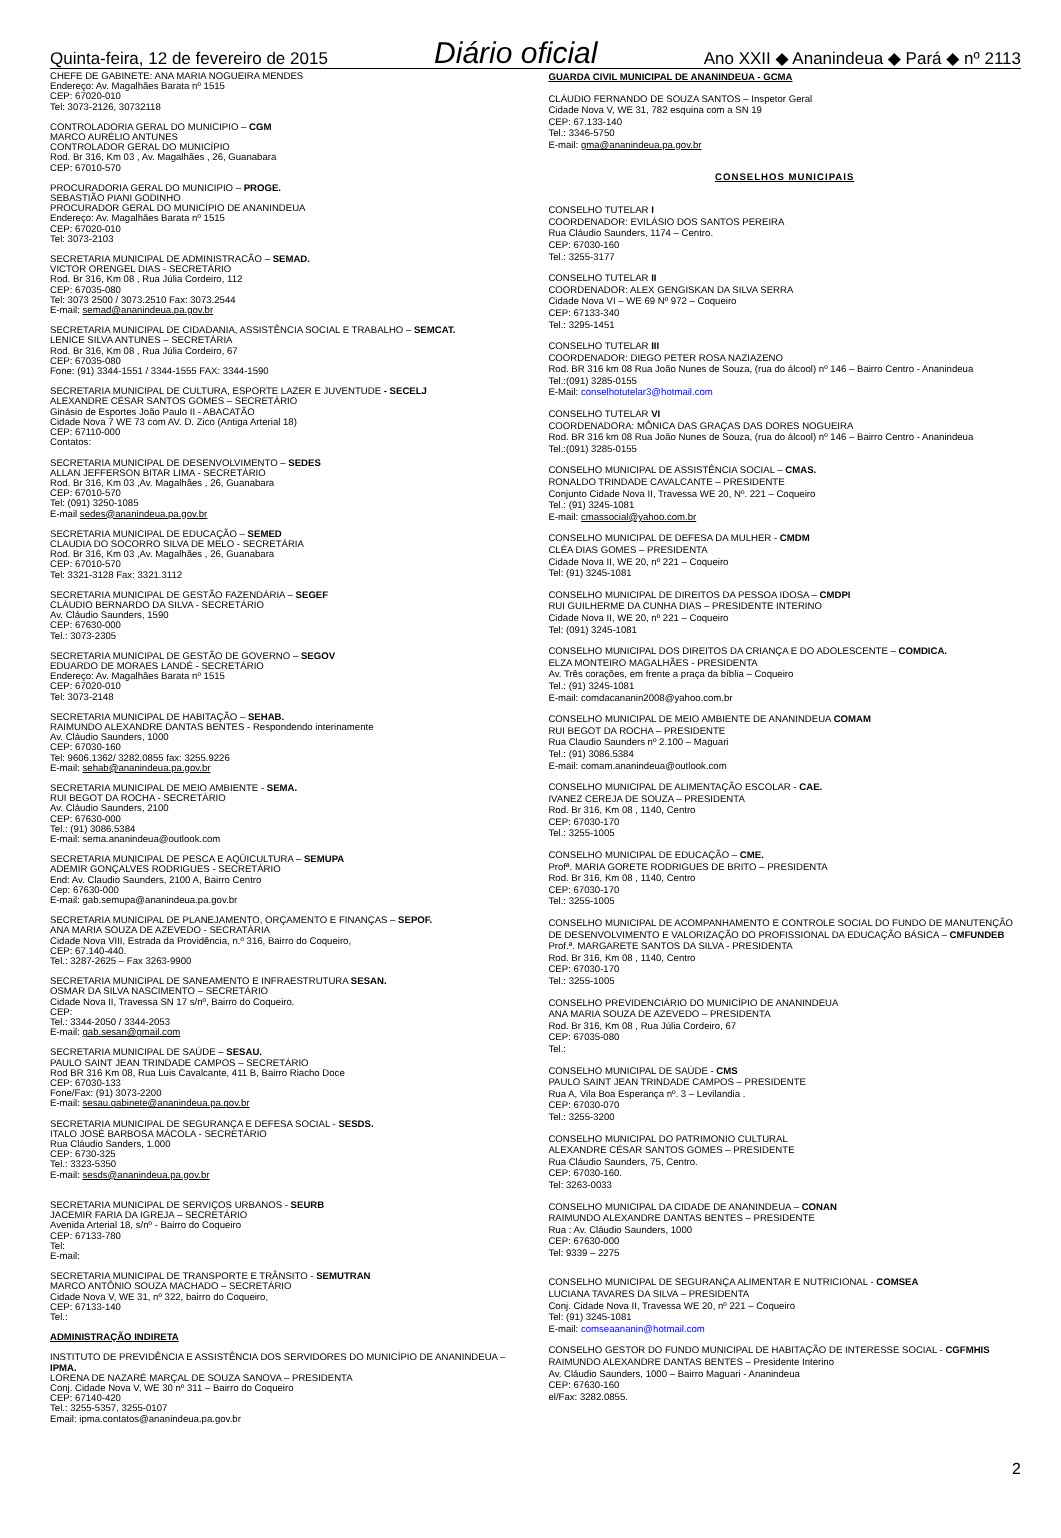Quinta-feira, 12 de fevereiro de 2015 Diário oficial Ano XXII ◆ Ananindeua ◆ Pará ◆ nº 2113
CHEFE DE GABINETE: ANA MARIA NOGUEIRA MENDES
Endereço: Av. Magalhães Barata nº 1515
CEP: 67020-010
Tel: 3073-2126, 30732118
CONTROLADORIA GERAL DO MUNICIPIO – CGM
MARCO AURÉLIO ANTUNES
CONTROLADOR GERAL DO MUNICÍPIO
Rod. Br 316, Km 03 , Av. Magalhães , 26, Guanabara
CEP: 67010-570
PROCURADORIA GERAL DO MUNICIPIO – PROGE.
SEBASTIÃO PIANI GODINHO
PROCURADOR GERAL DO MUNICÍPIO DE ANANINDEUA
Endereço: Av. Magalhães Barata nº 1515
CEP: 67020-010
Tel: 3073-2103
SECRETARIA MUNICIPAL DE ADMINISTRACÃO – SEMAD.
VICTOR ORENGEL DIAS - SECRETÁRIO
Rod. Br 316, Km 08 , Rua Júlia Cordeiro, 112
CEP: 67035-080
Tel: 3073 2500 / 3073.2510 Fax: 3073.2544
E-mail: semad@ananindeua.pa.gov.br
SECRETARIA MUNICIPAL DE CIDADANIA, ASSISTÊNCIA SOCIAL E TRABALHO – SEMCAT.
LENICE SILVA ANTUNES – SECRETÁRIA
Rod. Br 316, Km 08 , Rua Júlia Cordeiro, 67
CEP: 67035-080
Fone: (91) 3344-1551 / 3344-1555 FAX: 3344-1590
SECRETARIA MUNICIPAL DE CULTURA, ESPORTE LAZER E JUVENTUDE - SECELJ
ALEXANDRE CÉSAR SANTOS GOMES – SECRETÁRIO
Ginásio de Esportes João Paulo II - ABACATÃO
Cidade Nova 7 WE 73 com AV. D. Zico (Antiga Arterial 18)
CEP: 67110-000
Contatos:
SECRETARIA MUNICIPAL DE DESENVOLVIMENTO – SEDES
ALLAN JEFFERSON BITAR LIMA - SECRETÁRIO
Rod. Br 316, Km 03 ,Av. Magalhães , 26, Guanabara
CEP: 67010-570
Tel: (091) 3250-1085
E-mail sedes@ananindeua.pa.gov.br
SECRETARIA MUNICIPAL DE EDUCAÇÃO – SEMED
CLAUDIA DO SOCORRO SILVA DE MELO - SECRETÁRIA
Rod. Br 316, Km 03 ,Av. Magalhães , 26, Guanabara
CEP: 67010-570
Tel: 3321-3128 Fax: 3321.3112
SECRETARIA MUNICIPAL DE GESTÃO FAZENDÁRIA – SEGEF
CLÁUDIO BERNARDO DA SILVA - SECRETÁRIO
Av. Cláudio Saunders, 1590
CEP: 67630-000
Tel.: 3073-2305
SECRETARIA MUNICIPAL DE GESTÃO DE GOVERNO – SEGOV
EDUARDO DE MORAES LANDÉ - SECRETÁRIO
Endereço: Av. Magalhães Barata nº 1515
CEP: 67020-010
Tel: 3073-2148
SECRETARIA MUNICIPAL DE HABITAÇÃO – SEHAB.
RAIMUNDO ALEXANDRE DANTAS BENTES - Respondendo interinamente
Av. Cláudio Saunders, 1000
CEP: 67030-160
Tel: 9606.1362/ 3282.0855 fax: 3255.9226
E-mail: sehab@ananindeua.pa.gov.br
SECRETARIA MUNICIPAL DE MEIO AMBIENTE - SEMA.
RUI BEGOT DA ROCHA - SECRETÁRIO
Av. Cláudio Saunders, 2100
CEP: 67630-000
Tel.: (91) 3086.5384
E-mail: sema.ananindeua@outlook.com
SECRETARIA MUNICIPAL DE PESCA E AQÜICULTURA – SEMUPA
ADEMIR GONÇALVES RODRIGUES - SECRETÁRIO
End: Av. Claudio Saunders, 2100 A, Bairro Centro
Cep: 67630-000
E-mail: gab.semupa@ananindeua.pa.gov.br
SECRETARIA MUNICIPAL DE PLANEJAMENTO, ORÇAMENTO E FINANÇAS – SEPOF.
ANA MARIA SOUZA DE AZEVEDO - SECRATÁRIA
Cidade Nova VIII, Estrada da Providência, n.º 316, Bairro do Coqueiro,
CEP: 67.140-440.
Tel.: 3287-2625 – Fax 3263-9900
SECRETARIA MUNICIPAL DE SANEAMENTO E INFRAESTRUTURA SESAN.
OSMAR DA SILVA NASCIMENTO – SECRETÁRIO
Cidade Nova II, Travessa SN 17 s/nº, Bairro do Coqueiro.
CEP:
Tel.: 3344-2050 / 3344-2053
E-mail: gab.sesan@gmail.com
SECRETARIA MUNICIPAL DE SAÚDE – SESAU.
PAULO SAINT JEAN TRINDADE CAMPOS – SECRETÁRIO
Rod BR 316 Km 08, Rua Luis Cavalcante, 411 B, Bairro Riacho Doce
CEP: 67030-133
Fone/Fax: (91) 3073-2200
E-mail: sesau.gabinete@ananindeua.pa.gov.br
SECRETARIA MUNICIPAL DE SEGURANÇA E DEFESA SOCIAL - SESDS.
ITALO JOSÉ BARBOSA MÁCOLA - SECRETÁRIO
Rua Cláudio Sanders, 1.000
CEP: 6730-325
Tel.: 3323-5350
E-mail: sesds@ananindeua.pa.gov.br
SECRETARIA MUNICIPAL DE SERVIÇOS URBANOS - SEURB
JACEMIR FARIA DA IGREJA – SECRETÁRIO
Avenida Arterial 18, s/nº - Bairro do Coqueiro
CEP: 67133-780
Tel:
E-mail:
SECRETARIA MUNICIPAL DE TRANSPORTE E TRÂNSITO - SEMUTRAN
MARCO ANTÔNIO SOUZA MACHADO – SECRETÁRIO
Cidade Nova V, WE 31, nº 322, bairro do Coqueiro,
CEP: 67133-140
Tel.:
ADMINISTRAÇÃO INDIRETA
INSTITUTO DE PREVIDÊNCIA E ASSISTÊNCIA DOS SERVIDORES DO MUNICÍPIO DE ANANINDEUA – IPMA.
LORENA DE NAZARÉ MARÇAL DE SOUZA SANOVA – PRESIDENTA
Conj. Cidade Nova V, WE 30 nº 311 – Bairro do Coqueiro
CEP: 67140-420
Tel.: 3255-5357, 3255-0107
Email: ipma.contatos@ananindeua.pa.gov.br
GUARDA CIVIL MUNICIPAL DE ANANINDEUA - GCMA
CLÁUDIO FERNANDO DE SOUZA SANTOS – Inspetor Geral
Cidade Nova V, WE 31, 782 esquina com a SN 19
CEP: 67.133-140
Tel.: 3346-5750
E-mail: gma@ananindeua.pa.gov.br
CONSELHOS MUNICIPAIS
CONSELHO TUTELAR I
COORDENADOR: EVILÁSIO DOS SANTOS PEREIRA
Rua Cláudio Saunders, 1174 – Centro.
CEP: 67030-160
Tel.: 3255-3177
CONSELHO TUTELAR II
COORDENADOR: ALEX GENGISKAN DA SILVA SERRA
Cidade Nova VI – WE 69 Nº 972 – Coqueiro
CEP: 67133-340
Tel.: 3295-1451
CONSELHO TUTELAR III
COORDENADOR: DIEGO PETER ROSA NAZIAZENO
Rod. BR 316 km 08 Rua João Nunes de Souza, (rua do álcool) nº 146 – Bairro Centro - Ananindeua
Tel.:(091) 3285-0155
E-Mail: conselhotutelar3@hotmail.com
CONSELHO TUTELAR VI
COORDENADORA: MÔNICA DAS GRAÇAS DAS DORES NOGUEIRA
Rod. BR 316 km 08 Rua João Nunes de Souza, (rua do álcool) nº 146 – Bairro Centro - Ananindeua
Tel.:(091) 3285-0155
CONSELHO MUNICIPAL DE ASSISTÊNCIA SOCIAL – CMAS.
RONALDO TRINDADE CAVALCANTE – PRESIDENTE
Conjunto Cidade Nova II, Travessa WE 20, Nº. 221 – Coqueiro
Tel.: (91) 3245-1081
E-mail: cmassocial@yahoo.com.br
CONSELHO MUNICIPAL DE DEFESA DA MULHER - CMDM
CLÉA DIAS GOMES – PRESIDENTA
Cidade Nova II, WE 20, nº 221 – Coqueiro
Tel: (91) 3245-1081
CONSELHO MUNICIPAL DE DIREITOS DA PESSOA IDOSA – CMDPI
RUI GUILHERME DA CUNHA DIAS – PRESIDENTE INTERINO
Cidade Nova II, WE 20, nº 221 – Coqueiro
Tel: (091) 3245-1081
CONSELHO MUNICIPAL DOS DIREITOS DA CRIANÇA E DO ADOLESCENTE – COMDICA.
ELZA MONTEIRO MAGALHÃES - PRESIDENTA
Av. Três corações, em frente a praça da bíblia – Coqueiro
Tel.: (91) 3245-1081
E-mail: comdacananin2008@yahoo.com.br
CONSELHO MUNICIPAL DE MEIO AMBIENTE DE ANANINDEUA COMAM
RUI BEGOT DA ROCHA – PRESIDENTE
Rua Claudio Saunders nº 2.100 – Maguari
Tel.: (91) 3086.5384
E-mail: comam.ananindeua@outlook.com
CONSELHO MUNICIPAL DE ALIMENTAÇÃO ESCOLAR - CAE.
IVANEZ CEREJA DE SOUZA – PRESIDENTA
Rod. Br 316, Km 08 , 1140, Centro
CEP: 67030-170
Tel.: 3255-1005
CONSELHO MUNICIPAL DE EDUCAÇÃO – CME.
Profª. MARIA GORETE RODRIGUES DE BRITO – PRESIDENTA
Rod. Br 316, Km 08 , 1140, Centro
CEP: 67030-170
Tel.: 3255-1005
CONSELHO MUNICIPAL DE ACOMPANHAMENTO E CONTROLE SOCIAL DO FUNDO DE MANUTENÇÃO DE DESENVOLVIMENTO E VALORIZAÇÃO DO PROFISSIONAL DA EDUCAÇÃO BÁSICA – CMFUNDEB
Prof.ª. MARGARETE SANTOS DA SILVA - PRESIDENTA
Rod. Br 316, Km 08 , 1140, Centro
CEP: 67030-170
Tel.: 3255-1005
CONSELHO PREVIDENCIÁRIO DO MUNICÍPIO DE ANANINDEUA
ANA MARIA SOUZA DE AZEVEDO – PRESIDENTA
Rod. Br 316, Km 08 , Rua Júlia Cordeiro, 67
CEP: 67035-080
Tel.:
CONSELHO MUNICIPAL DE SAÚDE - CMS
PAULO SAINT JEAN TRINDADE CAMPOS – PRESIDENTE
Rua A, Vila Boa Esperança nº. 3 – Levilandia .
CEP: 67030-070
Tel.: 3255-3200
CONSELHO MUNICIPAL DO PATRIMONIO CULTURAL
ALEXANDRE CÉSAR SANTOS GOMES – PRESIDENTE
Rua Cláudio Saunders, 75, Centro.
CEP: 67030-160.
Tel: 3263-0033
CONSELHO MUNICIPAL DA CIDADE DE ANANINDEUA – CONAN
RAIMUNDO ALEXANDRE DANTAS BENTES – PRESIDENTE
Rua : Av. Cláudio Saunders, 1000
CEP: 67630-000
Tel: 9339 – 2275
CONSELHO MUNICIPAL DE SEGURANÇA ALIMENTAR E NUTRICIONAL - COMSEA
LUCIANA TAVARES DA SILVA – PRESIDENTA
Conj. Cidade Nova II, Travessa WE 20, nº 221 – Coqueiro
Tel: (91) 3245-1081
E-mail: comseaananin@hotmail.com
CONSELHO GESTOR DO FUNDO MUNICIPAL DE HABITAÇÃO DE INTERESSE SOCIAL - CGFMHIS
RAIMUNDO ALEXANDRE DANTAS BENTES – Presidente Interino
Av. Cláudio Saunders, 1000 – Bairro Maguari - Ananindeua
CEP: 67630-160
el/Fax: 3282.0855.
2